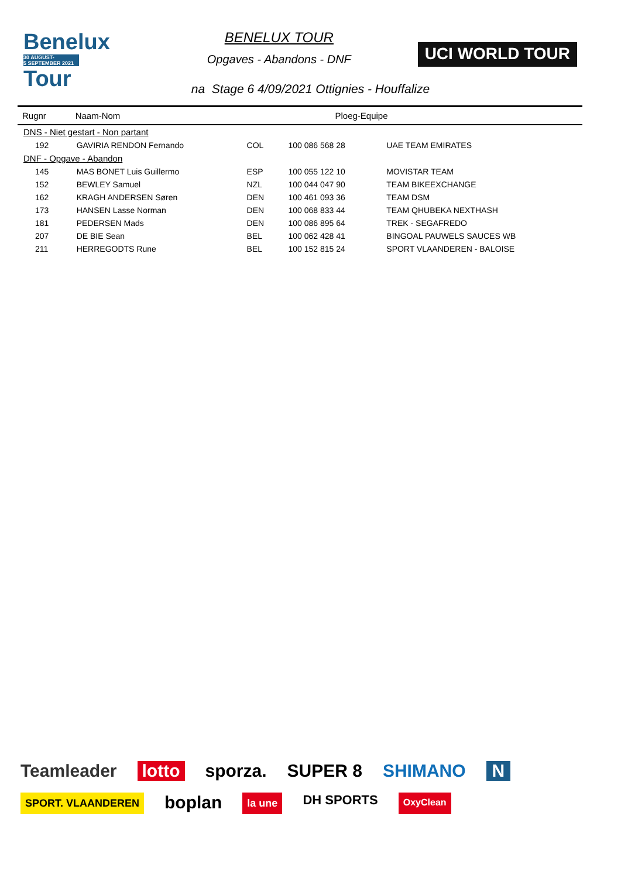Benelux
30 AUGUST-
5 SEPTEMBER 2021
Tour
BENELUX TOUR
Opgaves - Abandons - DNF
UCI WORLD TOUR
na Stage 6 4/09/2021 Ottignies - Houffalize
| Rugnr | Naam-Nom | | Ploeg-Equipe | |
| --- | --- | --- | --- | --- |
| DNS - Niet gestart - Non partant | | | | |
| 192 | GAVIRIA RENDON Fernando | COL | 100 086 568 28 | UAE TEAM EMIRATES |
| DNF - Opgave - Abandon | | | | |
| 145 | MAS BONET Luis Guillermo | ESP | 100 055 122 10 | MOVISTAR TEAM |
| 152 | BEWLEY Samuel | NZL | 100 044 047 90 | TEAM BIKEEXCHANGE |
| 162 | KRAGH ANDERSEN Søren | DEN | 100 461 093 36 | TEAM DSM |
| 173 | HANSEN Lasse Norman | DEN | 100 068 833 44 | TEAM QHUBEKA NEXTHASH |
| 181 | PEDERSEN Mads | DEN | 100 086 895 64 | TREK - SEGAFREDO |
| 207 | DE BIE Sean | BEL | 100 062 428 41 | BINGOAL PAUWELS SAUCES WB |
| 211 | HERREGODTS Rune | BEL | 100 152 815 24 | SPORT VLAANDEREN - BALOISE |
Teamleader lotto sporza. SUPER 8 SHIMANO N SPORT. VLAANDEREN boplan la une DH SPORTS OxyClean